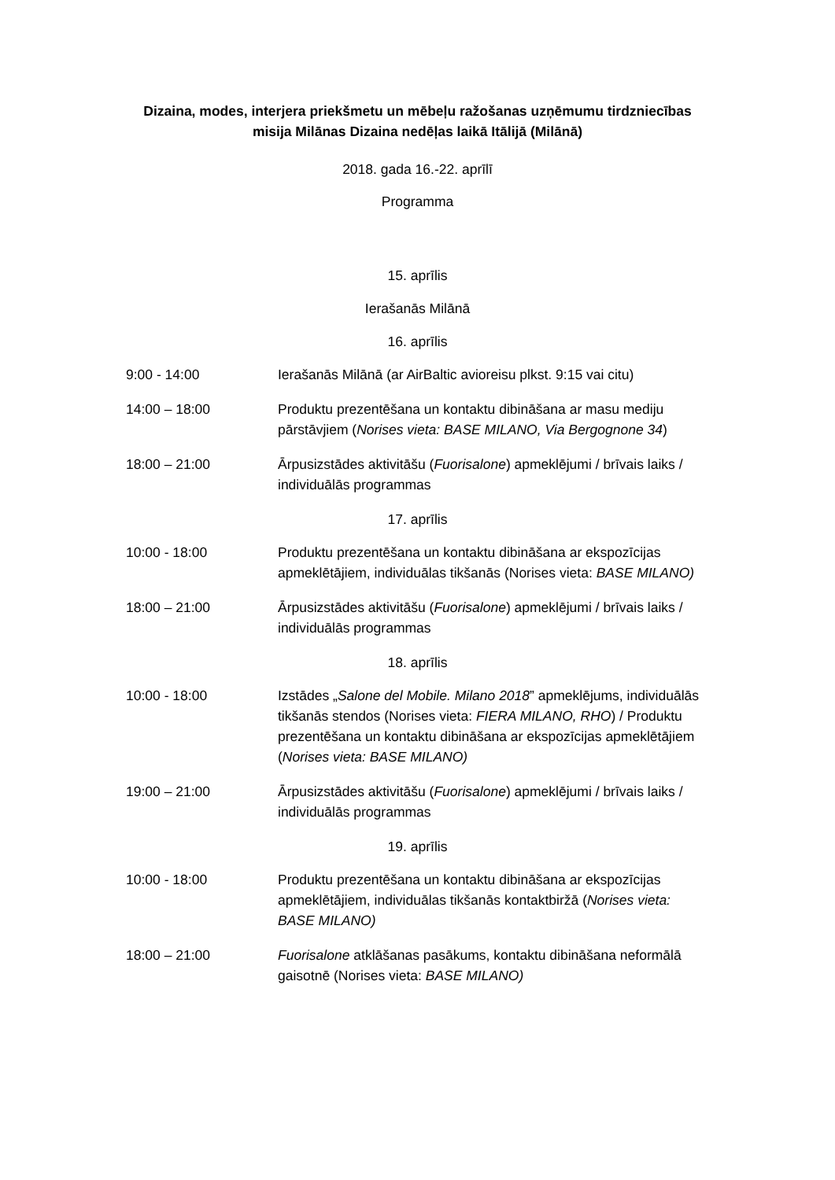Dizaina, modes, interjera priekšmetu un mēbeļu ražošanas uzņēmumu tirdzniecības misija Milānas Dizaina nedēļas laikā Itālijā (Milānā)
2018. gada 16.-22. aprīlī
Programma
| 15. aprīlis | |
| Ierašanās Milānā | |
| 16. aprīlis | |
| 9:00 - 14:00 | Ierašanās Milānā (ar AirBaltic avioreisu plkst. 9:15 vai citu) |
| 14:00 – 18:00 | Produktu prezentēšana un kontaktu dibināšana ar masu mediju pārstāvjiem ( Norises vieta: BASE MILANO, Via Bergognone 34 ) |
| 18:00 – 21:00 | Ārpusizstādes aktivitāšu ( Fuorisalone ) apmeklējumi / brīvais laiks / individuālās programmas |
| 17. aprīlis | |
| 10:00 - 18:00 | Produktu prezentēšana un kontaktu dibināšana ar ekspozīcijas apmeklētājiem, individuālas tikšanās (Norises vieta: BASE MILANO) |
| 18:00 – 21:00 | Ārpusizstādes aktivitāšu ( Fuorisalone ) apmeklējumi / brīvais laiks / individuālās programmas |
| 18. aprīlis | |
| 10:00 - 18:00 | Izstādes „ Salone del Mobile. Milano 2018 ” apmeklējums, individuālās tikšanās stendos (Norises vieta: FIERA MILANO, RHO ) / Produktu prezentēšana un kontaktu dibināšana ar ekspozīcijas apmeklētājiem ( Norises vieta: BASE MILANO) |
| 19:00 – 21:00 | Ārpusizstādes aktivitāšu ( Fuorisalone ) apmeklējumi / brīvais laiks / individuālās programmas |
| 19. aprīlis | |
| 10:00 - 18:00 | Produktu prezentēšana un kontaktu dibināšana ar ekspozīcijas apmeklētājiem, individuālas tikšanās kontaktbiržā ( Norises vieta: BASE MILANO) |
| 18:00 – 21:00 | Fuorisalone atklāšanas pasākums, kontaktu dibināšana neformālā gaisotnē (Norises vieta: BASE MILANO) |